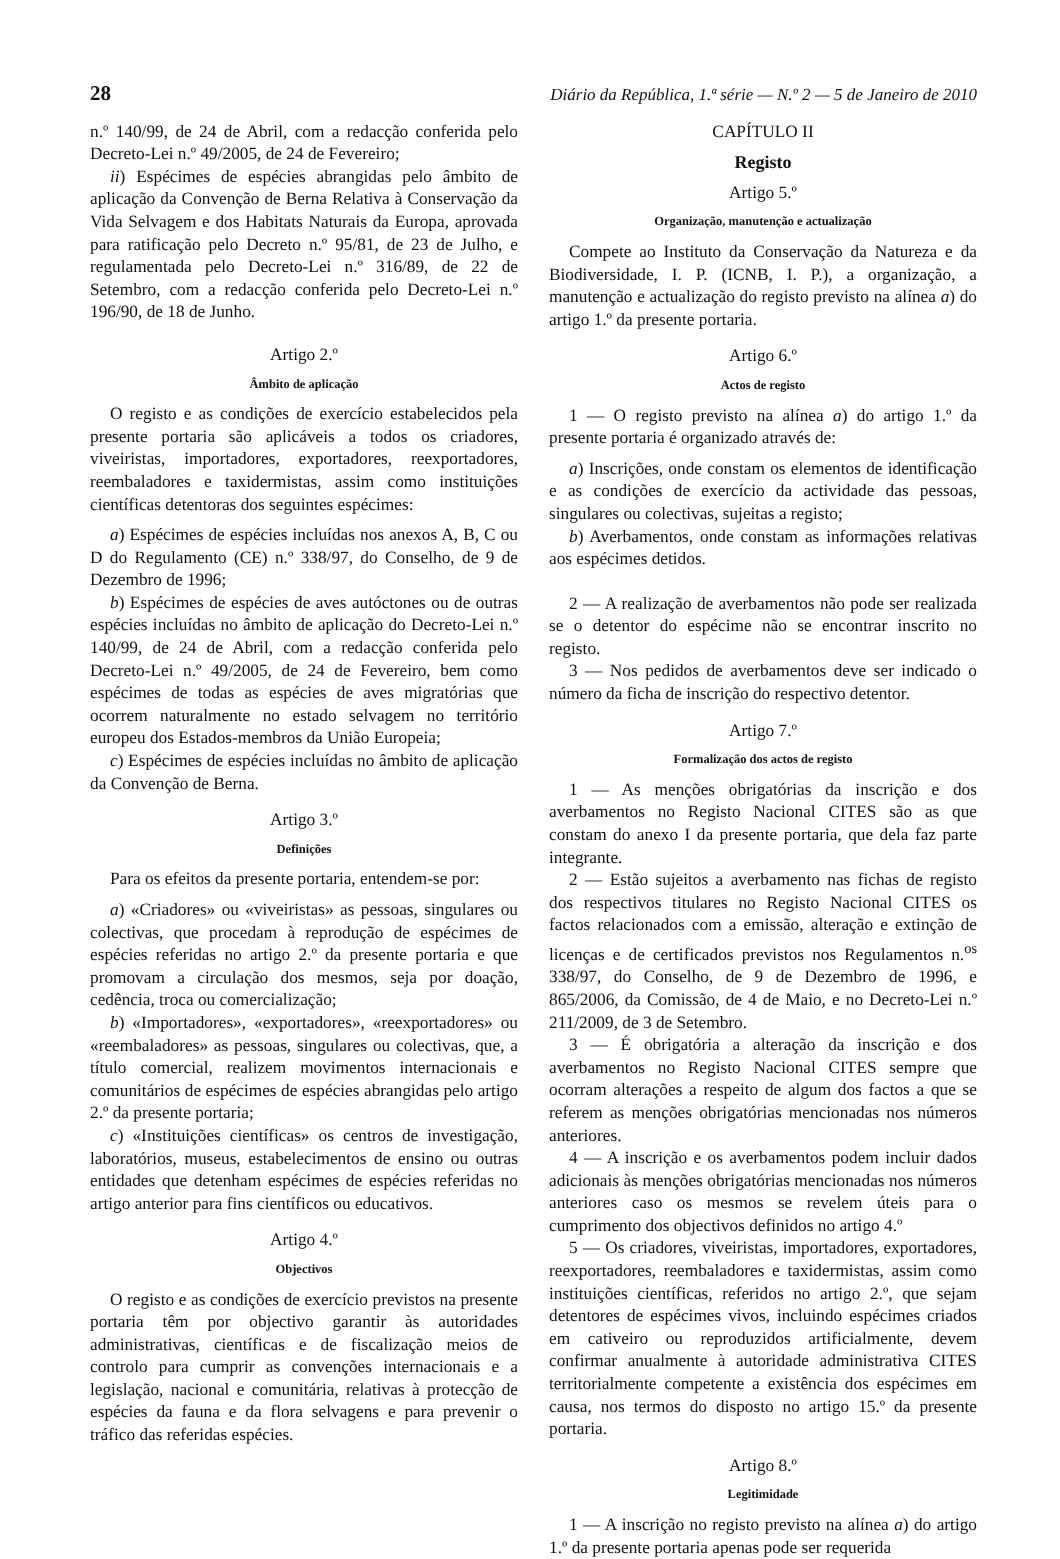28 Diário da República, 1.ª série — N.º 2 — 5 de Janeiro de 2010
n.º 140/99, de 24 de Abril, com a redacção conferida pelo Decreto-Lei n.º 49/2005, de 24 de Fevereiro;
ii) Espécimes de espécies abrangidas pelo âmbito de aplicação da Convenção de Berna Relativa à Conservação da Vida Selvagem e dos Habitats Naturais da Europa, aprovada para ratificação pelo Decreto n.º 95/81, de 23 de Julho, e regulamentada pelo Decreto-Lei n.º 316/89, de 22 de Setembro, com a redacção conferida pelo Decreto-Lei n.º 196/90, de 18 de Junho.
Artigo 2.º
Âmbito de aplicação
O registo e as condições de exercício estabelecidos pela presente portaria são aplicáveis a todos os criadores, viveiristas, importadores, exportadores, reexportadores, reembaladores e taxidermistas, assim como instituições científicas detentoras dos seguintes espécimes:
a) Espécimes de espécies incluídas nos anexos A, B, C ou D do Regulamento (CE) n.º 338/97, do Conselho, de 9 de Dezembro de 1996;
b) Espécimes de espécies de aves autóctones ou de outras espécies incluídas no âmbito de aplicação do Decreto-Lei n.º 140/99, de 24 de Abril, com a redacção conferida pelo Decreto-Lei n.º 49/2005, de 24 de Fevereiro, bem como espécimes de todas as espécies de aves migratórias que ocorrem naturalmente no estado selvagem no território europeu dos Estados-membros da União Europeia;
c) Espécimes de espécies incluídas no âmbito de aplicação da Convenção de Berna.
Artigo 3.º
Definições
Para os efeitos da presente portaria, entendem-se por:
a) «Criadores» ou «viveiristas» as pessoas, singulares ou colectivas, que procedam à reprodução de espécimes de espécies referidas no artigo 2.º da presente portaria e que promovam a circulação dos mesmos, seja por doação, cedência, troca ou comercialização;
b) «Importadores», «exportadores», «reexportadores» ou «reembaladores» as pessoas, singulares ou colectivas, que, a título comercial, realizem movimentos internacionais e comunitários de espécimes de espécies abrangidas pelo artigo 2.º da presente portaria;
c) «Instituições científicas» os centros de investigação, laboratórios, museus, estabelecimentos de ensino ou outras entidades que detenham espécimes de espécies referidas no artigo anterior para fins científicos ou educativos.
Artigo 4.º
Objectivos
O registo e as condições de exercício previstos na presente portaria têm por objectivo garantir às autoridades administrativas, científicas e de fiscalização meios de controlo para cumprir as convenções internacionais e a legislação, nacional e comunitária, relativas à protecção de espécies da fauna e da flora selvagens e para prevenir o tráfico das referidas espécies.
CAPÍTULO II
Registo
Artigo 5.º
Organização, manutenção e actualização
Compete ao Instituto da Conservação da Natureza e da Biodiversidade, I. P. (ICNB, I. P.), a organização, a manutenção e actualização do registo previsto na alínea a) do artigo 1.º da presente portaria.
Artigo 6.º
Actos de registo
1 — O registo previsto na alínea a) do artigo 1.º da presente portaria é organizado através de:
a) Inscrições, onde constam os elementos de identificação e as condições de exercício da actividade das pessoas, singulares ou colectivas, sujeitas a registo;
b) Averbamentos, onde constam as informações relativas aos espécimes detidos.
2 — A realização de averbamentos não pode ser realizada se o detentor do espécime não se encontrar inscrito no registo.
3 — Nos pedidos de averbamentos deve ser indicado o número da ficha de inscrição do respectivo detentor.
Artigo 7.º
Formalização dos actos de registo
1 — As menções obrigatórias da inscrição e dos averbamentos no Registo Nacional CITES são as que constam do anexo I da presente portaria, que dela faz parte integrante.
2 — Estão sujeitos a averbamento nas fichas de registo dos respectivos titulares no Registo Nacional CITES os factos relacionados com a emissão, alteração e extinção de licenças e de certificados previstos nos Regulamentos n.<sup>os</sup> 338/97, do Conselho, de 9 de Dezembro de 1996, e 865/2006, da Comissão, de 4 de Maio, e no Decreto-Lei n.º 211/2009, de 3 de Setembro.
3 — É obrigatória a alteração da inscrição e dos averbamentos no Registo Nacional CITES sempre que ocorram alterações a respeito de algum dos factos a que se referem as menções obrigatórias mencionadas nos números anteriores.
4 — A inscrição e os averbamentos podem incluir dados adicionais às menções obrigatórias mencionadas nos números anteriores caso os mesmos se revelem úteis para o cumprimento dos objectivos definidos no artigo 4.º
5 — Os criadores, viveiristas, importadores, exportadores, reexportadores, reembaladores e taxidermistas, assim como instituições científicas, referidos no artigo 2.º, que sejam detentores de espécimes vivos, incluindo espécimes criados em cativeiro ou reproduzidos artificialmente, devem confirmar anualmente à autoridade administrativa CITES territorialmente competente a existência dos espécimes em causa, nos termos do disposto no artigo 15.º da presente portaria.
Artigo 8.º
Legitimidade
1 — A inscrição no registo previsto na alínea a) do artigo 1.º da presente portaria apenas pode ser requerida